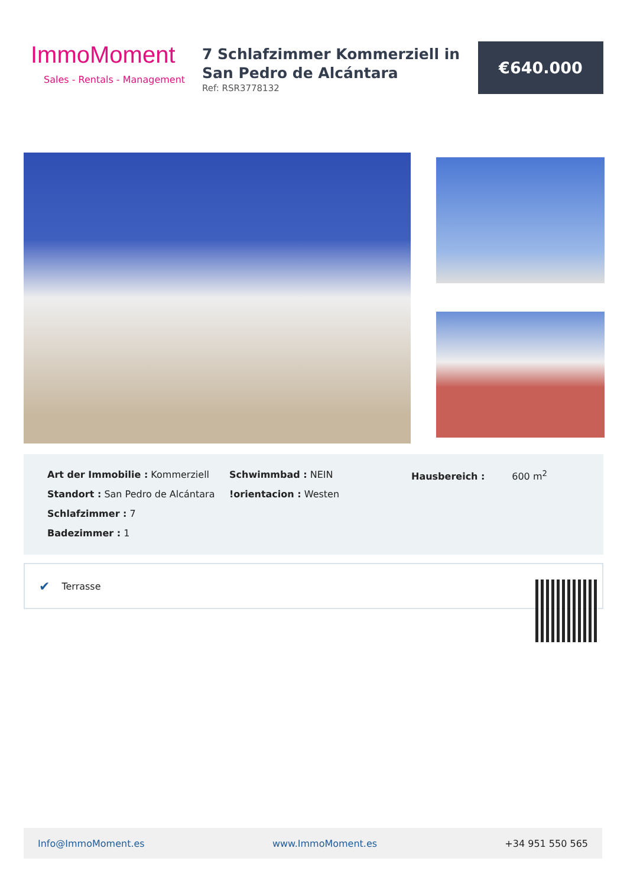ImmoMoment
Sales - Rentals - Management
7 Schlafzimmer Kommerziell in San Pedro de Alcántara
Ref: RSR3778132
€640.000
Art der Immobilie : Kommerziell
Standort : San Pedro de Alcántara
Schlafzimmer : 7
Badezimmer : 1
Schwimmbad : NEIN
!orientacion : Westen
Hausbereich : 600 m<sup>2</sup>
✔ Terrasse
Info@ImmoMoment.es www.ImmoMoment.es +34 951 550 565